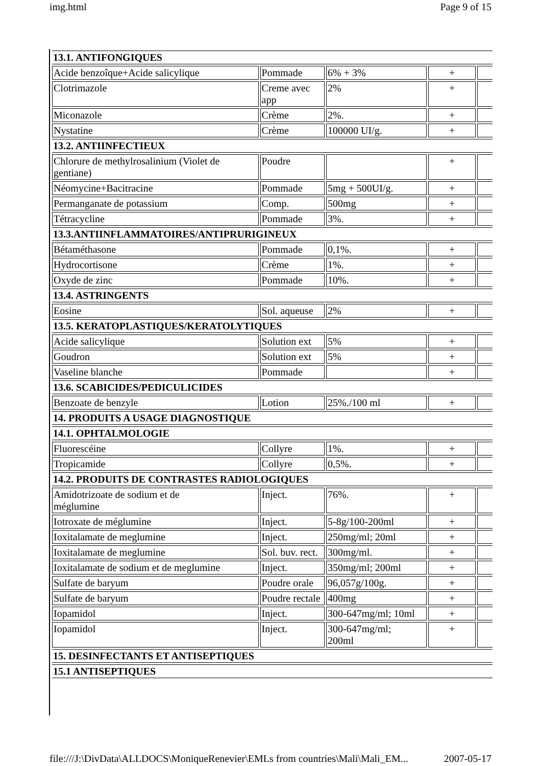img.html Page 9 of 15
| 13.1. ANTIFONGIQUES | | | | |
| Acide benzoîque+Acide salicylique | Pommade | 6% + 3% | + | |
| Clotrimazole | Creme avec app | 2% | + | |
| Miconazole | Crème | 2%. | + | |
| Nystatine | Crème | 100000 UI/g. | + | |
| 13.2. ANTIINFECTIEUX | | | | |
| Chlorure de methylrosalinium (Violet de gentiane) | Poudre | | + | |
| Néomycine+Bacitracine | Pommade | 5mg + 500UI/g. | + | |
| Permanganate de potassium | Comp. | 500mg | + | |
| Tétracycline | Pommade | 3%. | + | |
| 13.3.ANTIINFLAMMATOIRES/ANTIPRURIGINEUX | | | | |
| Bétaméthasone | Pommade | 0,1%. | + | |
| Hydrocortisone | Crème | 1%. | + | |
| Oxyde de zinc | Pommade | 10%. | + | |
| 13.4. ASTRINGENTS | | | | |
| Eosine | Sol. aqueuse | 2% | + | |
| 13.5. KERATOPLASTIQUES/KERATOLYTIQUES | | | | |
| Acide salicylique | Solution ext | 5% | + | |
| Goudron | Solution ext | 5% | + | |
| Vaseline blanche | Pommade | | + | |
| 13.6. SCABICIDES/PEDICULICIDES | | | | |
| Benzoate de benzyle | Lotion | 25%./100 ml | + | |
| 14. PRODUITS A USAGE DIAGNOSTIQUE | | | | |
| 14.1. OPHTALMOLOGIE | | | | |
| Fluorescéine | Collyre | 1%. | + | |
| Tropicamide | Collyre | 0,5%. | + | |
| 14.2. PRODUITS DE CONTRASTES RADIOLOGIQUES | | | | |
| Amidotrizoate de sodium et de méglumine | Inject. | 76%. | + | |
| Iotroxate de méglumine | Inject. | 5-8g/100-200ml | + | |
| Ioxitalamate de meglumine | Inject. | 250mg/ml; 20ml | + | |
| Ioxitalamate de meglumine | Sol. buv. rect. | 300mg/ml. | + | |
| Ioxitalamate de sodium et de meglumine | Inject. | 350mg/ml; 200ml | + | |
| Sulfate de baryum | Poudre orale | 96,057g/100g. | + | |
| Sulfate de baryum | Poudre rectale | 400mg | + | |
| Iopamidol | Inject. | 300-647mg/ml; 10ml | + | |
| Iopamidol | Inject. | 300-647mg/ml; 200ml | + | |
| 15. DESINFECTANTS ET ANTISEPTIQUES | | | | |
| 15.1 ANTISEPTIQUES | | | | |
file:///J:\DivData\ALLDOCS\MoniqueRenevier\EMLs from countries\Mali\Mali_EM... 2007-05-17